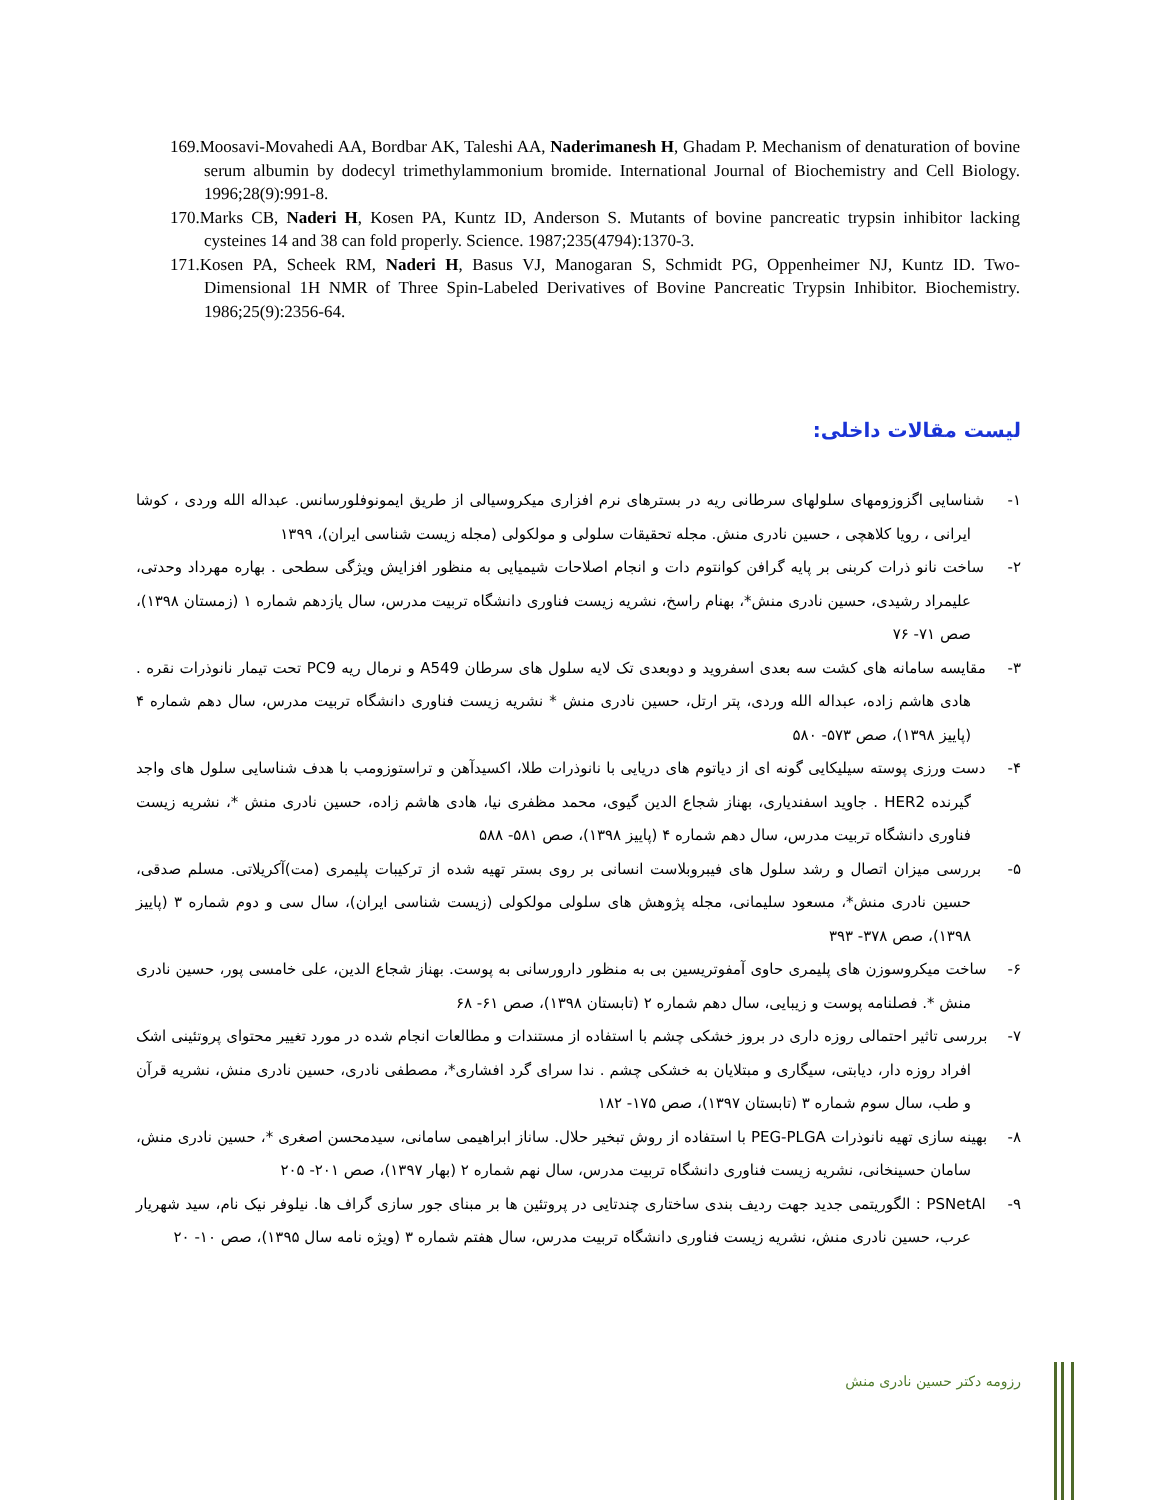169.Moosavi-Movahedi AA, Bordbar AK, Taleshi AA, Naderimanesh H, Ghadam P. Mechanism of denaturation of bovine serum albumin by dodecyl trimethylammonium bromide. International Journal of Biochemistry and Cell Biology. 1996;28(9):991-8.
170.Marks CB, Naderi H, Kosen PA, Kuntz ID, Anderson S. Mutants of bovine pancreatic trypsin inhibitor lacking cysteines 14 and 38 can fold properly. Science. 1987;235(4794):1370-3.
171.Kosen PA, Scheek RM, Naderi H, Basus VJ, Manogaran S, Schmidt PG, Oppenheimer NJ, Kuntz ID. Two-Dimensional 1H NMR of Three Spin-Labeled Derivatives of Bovine Pancreatic Trypsin Inhibitor. Biochemistry. 1986;25(9):2356-64.
لیست مقالات داخلی:
۱- شناسایی اگزوزومهای سلولهای سرطانی ریه در بسترهای نرم افزاری میکروسیالی از طریق ایمونوفلورسانس. عبداله الله وردی ، کوشا ایرانی ، رویا کلاهچی ، حسین نادری منش. مجله تحقیقات سلولی و مولکولی (مجله زیست شناسی ایران)، ۱۳۹۹
۲- ساخت نانو ذرات کربنی بر پایه گرافن کوانتوم دات و انجام اصلاحات شیمیایی به منظور افزایش ویژگی سطحی . بهاره مهرداد وحدتی، علیمراد رشیدی، حسین نادری منش*، بهنام راسخ، نشریه زیست فناوری دانشگاه تربیت مدرس، سال یازدهم شماره ۱ (زمستان ۱۳۹۸)، صص ۷۱- ۷۶
۳- مقایسه سامانه های کشت سه بعدی اسفروید و دوبعدی تک لایه سلول های سرطان A549 و نرمال ریه PC9 تحت تیمار نانوذرات نقره . هادی هاشم زاده، عبداله الله وردی، پتر ارتل، حسین نادری منش * نشریه زیست فناوری دانشگاه تربیت مدرس، سال دهم شماره ۴ (پاییز ۱۳۹۸)، صص ۵۷۳- ۵۸۰
۴- دست ورزی پوسته سیلیکایی گونه ای از دیاتوم های دریایی با نانوذرات طلا، اکسیدآهن و تراستوزومب با هدف شناسایی سلول های واجد گیرنده HER2 . جاوید اسفندیاری، بهناز شجاع الدین گیوی، محمد مظفری نیا، هادی هاشم زاده، حسین نادری منش *، نشریه زیست فناوری دانشگاه تربیت مدرس، سال دهم شماره ۴ (پاییز ۱۳۹۸)، صص ۵۸۱- ۵۸۸
۵- بررسی میزان اتصال و رشد سلول های فیبروبلاست انسانی بر روی بستر تهیه شده از ترکیبات پلیمری (مت)آکریلاتی. مسلم صدقی، حسین نادری منش*، مسعود سلیمانی، مجله پژوهش های سلولی مولکولی (زیست شناسی ایران)، سال سی و دوم شماره ۳ (پاییز ۱۳۹۸)، صص ۳۷۸- ۳۹۳
۶- ساخت میکروسوزن های پلیمری حاوی آمفوتریسین بی به منظور دارورسانی به پوست. بهناز شجاع الدین، علی خامسی پور، حسین نادری منش *. فصلنامه پوست و زیبایی، سال دهم شماره ۲ (تابستان ۱۳۹۸)، صص ۶۱- ۶۸
۷- بررسی تاثیر احتمالی روزه داری در بروز خشکی چشم با استفاده از مستندات و مطالعات انجام شده در مورد تغییر محتوای پروتئینی اشک افراد روزه دار، دیابتی، سیگاری و مبتلایان به خشکی چشم . ندا سرای گرد افشاری*، مصطفی نادری، حسین نادری منش، نشریه قرآن و طب، سال سوم شماره ۳ (تابستان ۱۳۹۷)، صص ۱۷۵- ۱۸۲
۸- بهینه سازی تهیه نانوذرات PEG-PLGA با استفاده از روش تبخیر حلال. ساناز ابراهیمی سامانی، سیدمحسن اصغری *، حسین نادری منش، سامان حسینخانی، نشریه زیست فناوری دانشگاه تربیت مدرس، سال نهم شماره ۲ (بهار ۱۳۹۷)، صص ۲۰۱- ۲۰۵
۹- PSNetAl : الگوریتمی جدید جهت ردیف بندی ساختاری چندتایی در پروتئین ها بر مبنای جور سازی گراف ها. نیلوفر نیک نام، سید شهریار عرب، حسین نادری منش، نشریه زیست فناوری دانشگاه تربیت مدرس، سال هفتم شماره ۳ (ویژه نامه سال ۱۳۹۵)، صص ۱۰- ۲۰
رزومه دکتر حسین نادری منش